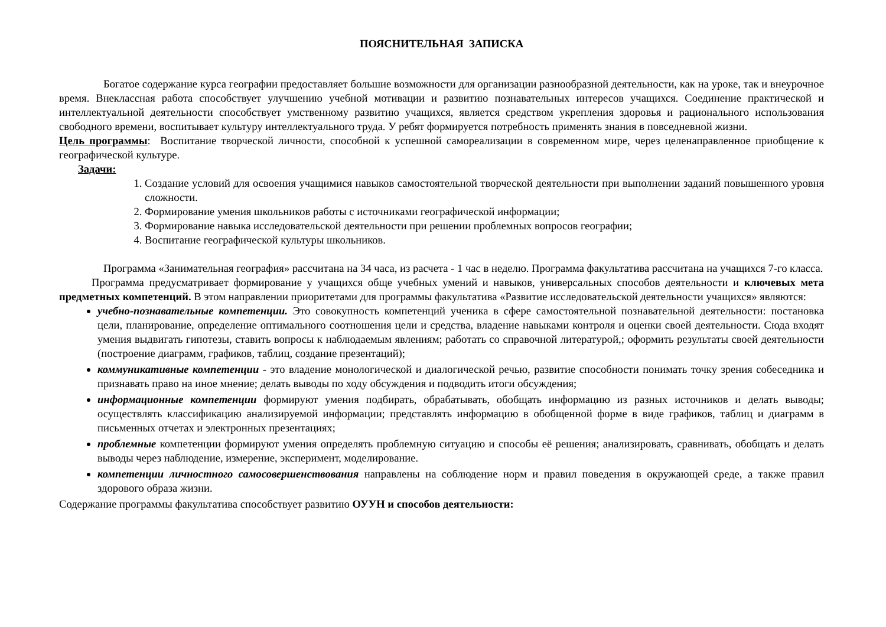ПОЯСНИТЕЛЬНАЯ ЗАПИСКА
Богатое содержание курса географии предоставляет большие возможности для организации разнообразной деятельности, как на уроке, так и внеурочное время. Внеклассная работа способствует улучшению учебной мотивации и развитию познавательных интересов учащихся. Соединение практической и интеллектуальной деятельности способствует умственному развитию учащихся, является средством укрепления здоровья и рационального использования свободного времени, воспитывает культуру интеллектуального труда. У ребят формируется потребность применять знания в повседневной жизни.
Цель программы: Воспитание творческой личности, способной к успешной самореализации в современном мире, через целенаправленное приобщение к географической культуре.
Задачи:
1. Создание условий для освоения учащимися навыков самостоятельной творческой деятельности при выполнении заданий повышенного уровня сложности.
2. Формирование умения школьников работы с источниками географической информации;
3. Формирование навыка исследовательской деятельности при решении проблемных вопросов географии;
4. Воспитание географической культуры школьников.
Программа «Занимательная география» рассчитана на 34 часа, из расчета - 1 час в неделю. Программа факультатива рассчитана на учащихся 7-го класса.
Программа предусматривает формирование у учащихся обще учебных умений и навыков, универсальных способов деятельности и ключевых мета предметных компетенций. В этом направлении приоритетами для программы факультатива «Развитие исследовательской деятельности учащихся» являются:
учебно-познавательные компетенции. Это совокупность компетенций ученика в сфере самостоятельной познавательной деятельности: постановка цели, планирование, определение оптимального соотношения цели и средства, владение навыками контроля и оценки своей деятельности. Сюда входят умения выдвигать гипотезы, ставить вопросы к наблюдаемым явлениям; работать со справочной литературой,; оформить результаты своей деятельности (построение диаграмм, графиков, таблиц, создание презентаций);
коммуникативные компетенции - это владение монологической и диалогической речью, развитие способности понимать точку зрения собеседника и признавать право на иное мнение; делать выводы по ходу обсуждения и подводить итоги обсуждения;
информационные компетенции формируют умения подбирать, обрабатывать, обобщать информацию из разных источников и делать выводы; осуществлять классификацию анализируемой информации; представлять информацию в обобщенной форме в виде графиков, таблиц и диаграмм в письменных отчетах и электронных презентациях;
проблемные компетенции формируют умения определять проблемную ситуацию и способы её решения; анализировать, сравнивать, обобщать и делать выводы через наблюдение, измерение, эксперимент, моделирование.
компетенции личностного самосовершенствования направлены на соблюдение норм и правил поведения в окружающей среде, а также правил здорового образа жизни.
Содержание программы факультатива способствует развитию ОУУН и способов деятельности: